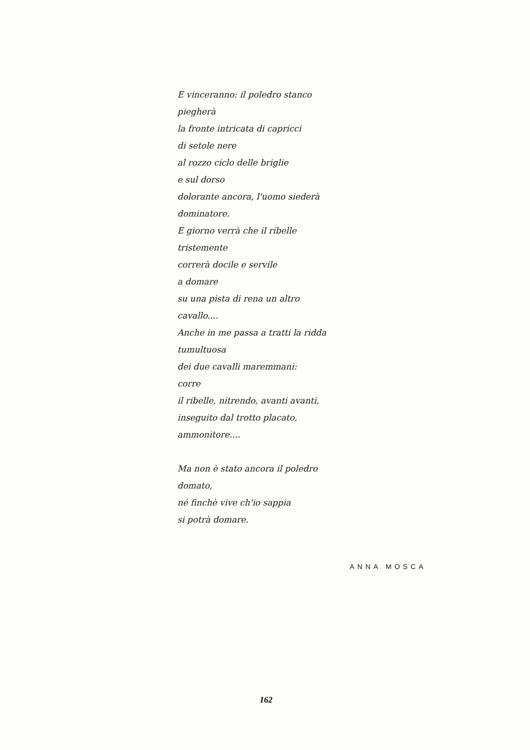E vinceranno: il poledro stanco
piegherà
la fronte intricata di capricci
di setole nere
al rozzo ciclo delle briglie
e sul dorso
dolorante ancora, l'uomo siederà
dominatore.
E giorno verrà che il ribelle
tristemente
correrà docile e servile
a domare
su una pista di rena un altro
cavallo....
Anche in me passa a tratti la ridda
tumultuosa
dei due cavalli maremmani:
corre
il ribelle, nitrendo, avanti avanti,
inseguito dal trotto placato,
ammonitore....
Ma non è stato ancora il poledro
domato,
né finchè vive ch'io sappia
si potrà domare.
ANNA MOSCA
162